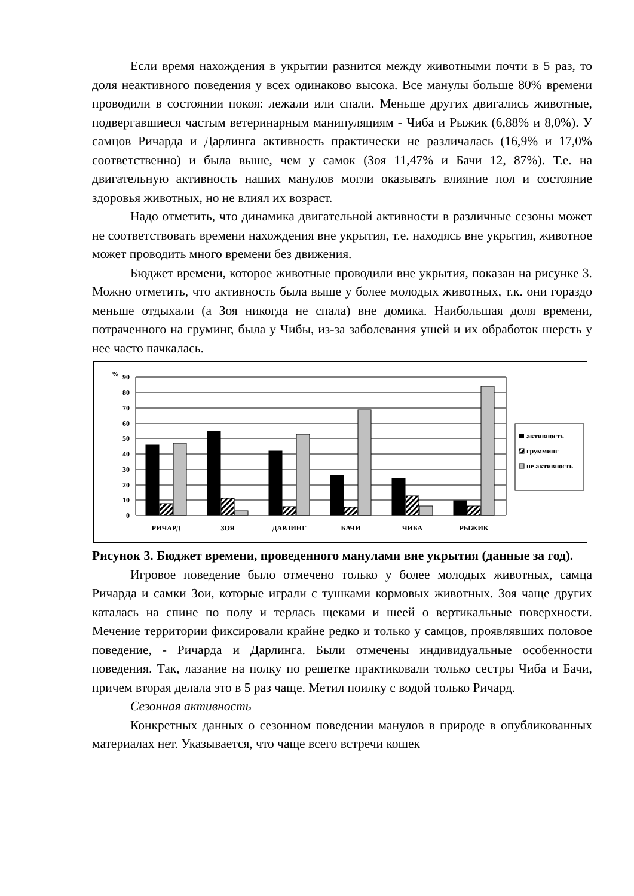Если время нахождения в укрытии разнится между животными почти в 5 раз, то доля неактивного поведения у всех одинаково высока. Все манулы больше 80% времени проводили в состоянии покоя: лежали или спали. Меньше других двигались животные, подвергавшиеся частым ветеринарным манипуляциям - Чиба и Рыжик (6,88% и 8,0%). У самцов Ричарда и Дарлинга активность практически не различалась (16,9% и 17,0% соответственно) и была выше, чем у самок (Зоя 11,47% и Бачи 12, 87%). Т.е. на двигательную активность наших манулов могли оказывать влияние пол и состояние здоровья животных, но не влиял их возраст.
Надо отметить, что динамика двигательной активности в различные сезоны может не соответствовать времени нахождения вне укрытия, т.е. находясь вне укрытия, животное может проводить много времени без движения.
Бюджет времени, которое животные проводили вне укрытия, показан на рисунке 3. Можно отметить, что активность была выше у более молодых животных, т.к. они гораздо меньше отдыхали (а Зоя никогда не спала) вне домика. Наибольшая доля времени, потраченного на груминг, была у Чибы, из-за заболевания ушей и их обработок шерсть у нее часто пачкалась.
%
90
80
70
60
50
40
30
20
10
0
РИЧАРД
ЗОЯ
ДАРЛИНГ
БАЧИ
ЧИБА
РЫЖИК
активность
грумминг
не активность
Рисунок 3. Бюджет времени, проведенного манулами вне укрытия (данные за год).
Игровое поведение было отмечено только у более молодых животных, самца Ричарда и самки Зои, которые играли с тушками кормовых животных. Зоя чаще других каталась на спине по полу и терлась щеками и шеей о вертикальные поверхности. Мечение территории фиксировали крайне редко и только у самцов, проявлявших половое поведение, - Ричарда и Дарлинга. Были отмечены индивидуальные особенности поведения. Так, лазание на полку по решетке практиковали только сестры Чиба и Бачи, причем вторая делала это в 5 раз чаще. Метил поилку с водой только Ричард.
Сезонная активность
Конкретных данных о сезонном поведении манулов в природе в опубликованных материалах нет. Указывается, что чаще всего встречи кошек